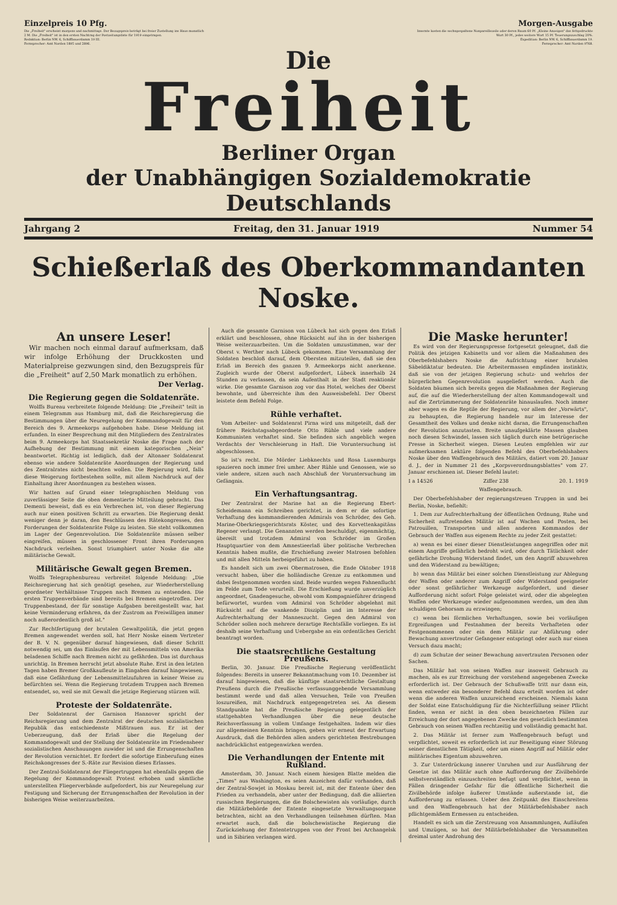Einzelpreis 10 Pfg.
Die „Freiheit" erscheint morgens und nachmittags. Der Bezugspreis beträgt bei freier Zustellung ins Haus monatlich 2 M. Die „Freiheit" ist in den ersten Nachtrag der Postzeitungsliste für 1919 eingetragen.
Redaktion: Berlin NW. 6, Schiffbauerdamm 19 III.
Fernsprecher: Amt Norden 1895 und 2896.
Morgen-Ausgabe
Inserate kosten die sechsgespaltene Nonpareillezeile oder deren Raum 60 Pf. „Kleine Anzeigen" das fettgedruckte Wort 30 Pf., jedes weitere Wort 15 Pf. Teuerungszuschlag 20%.
Expedition: Berlin NW. 6, Schiffbauerdamm 19.
Fernsprecher: Amt Norden 9768.
Die
Freiheit
Berliner Organ
der Unabhängigen Sozialdemokratie Deutschlands
Jahrgang 2 Freitag, den 31. Januar 1919 Nummer 54
Schießerlaß des Oberkommandanten Noske.
An unsere Leser!
Wir machen noch einmal darauf aufmerksam, daß wir infolge Erhöhung der Druckkosten und Materialpreise gezwungen sind, den Bezugspreis für die „Freiheit" auf 2,50 Mark monatlich zu erhöhen.
Der Verlag.
Die Regierung gegen die Soldatenräte.
Wolffs Bureau verbreitete folgende Meldung: Die „Freiheit" teilt in einem Telegramm aus Hamburg mit, daß die Reichsregierung die Bestimmungen über die Neuregelung der Kommandogewalt für den Bereich des 9. Armeekorps aufgehoben habe. Diese Meldung ist erfunden. In einer Besprechung mit den Mitgliedern des Zentralrates beim 9. Armeekorps hat Staatssekretär Noske die Frage nach der Aufhebung der Bestimmung mit einem kategorischen „Nein" beantwortet. Richtig ist lediglich, daß der Altonaer Soldatenrat ebenso wie andere Soldatenräte Anordnungen der Regierung und des Zentralrates nicht beachten wollen. Die Regierung wird, falls diese Weigerung fortbestehen sollte, mit allem Nachdruck auf der Einhaltung ihrer Anordnungen zu bestehen wissen.
Wir hatten auf Grund einer telegraphischen Meldung von zuverlässiger Seite die oben dementierte Mitteilung gebracht. Das Dementi beweist, daß es ein Verbrechen ist, von dieser Regierung auch nur einen positiven Schritt zu erwarten. Die Regierung denkt weniger denn je daran, den Beschlüssen des Rätekongresses, den Forderungen der Soldatenräte Folge zu leisten. Sie steht vollkommen im Lager der Gegenrevolution. Die Soldatenräte müssen selber eingreifen, müssen in geschlossener Front ihren Forderungen Nachdruck verleihen. Sonst triumphiert unter Noske die alte militärische Gewalt.
Militärische Gewalt gegen Bremen.
Wolffs Telegraphenbureau verbreitet folgende Meldung: „Die Reichsregierung hat sich genötigt gesehen, zur Wiederherstellung geordneter Verhältnisse Truppen nach Bremen zu entsenden. Die ersten Truppenverbände sind bereits bei Bremen eingetroffen. Der Truppenbestand, der für sonstige Aufgaben bereitgestellt war, hat keine Verminderung erfahren, da der Zustrom an Freiwilligen immer noch außerordentlich groß ist."
Zur Rechtfertigung der brutalen Gewaltpolitik, die jetzt gegen Bremen angewendet werden soll, hat Herr Noske einem Vertreter der B. V. N. gegenüber darauf hingewiesen, daß dieser Schritt notwendig sei, um das Einlaufen der mit Lebensmitteln von Amerika beladenen Schiffe nach Bremen nicht zu gefährden. Das ist durchaus unrichtig. In Bremen herrscht jetzt absolute Ruhe. Erst in den letzten Tagen haben Bremer Großkaufleute in Eingaben darauf hingewiesen, daß eine Gefährdung der Lebensmittelzufuhren in keiner Weise zu befürchten sei. Wenn die Regierung trotzdem Truppen nach Bremen entsendet, so, weil sie mit Gewalt die jetzige Regierung stürzen will.
Proteste der Soldatenräte.
Der Soldatenrat der Garnison Hannover spricht der Reichsregierung und dem Zentralrat der deutschen sozialistischen Republik das entschiedenste Mißtrauen aus. Er ist der Ueberzeugung, daß der Erlaß über die Regelung der Kommandogewalt und der Stellung der Soldatenräte im Friedensheer sozialistischen Anschauungen zuwider ist und die Errungenschaften der Revolution vernichtet. Er fordert die sofortige Einberufung eines Reichskongresses der S.-Räte zur Revision dieses Erlasses.
Der Zentral-Soldatenrat der Fliegertruppen hat ebenfalls gegen die Regelung der Kommandogewalt Protest erhoben und sämtliche unterstellten Fliegerverbände aufgefordert, bis zur Neuregelung zur Festigung und Sicherung der Errungenschaften der Revolution in der bisherigen Weise weiterzuarbeiten.
Auch die gesamte Garnison von Lübeck hat sich gegen den Erlaß erklärt und beschlossen, ohne Rücksicht auf ihn in der bisherigen Weise weiterzuarbeiten. Um die Soldaten umzustimmen, war der Oberst v. Werther nach Lübeck gekommen. Eine Versammlung der Soldaten beschloß darauf, dem Obersten mitzuteilen, daß sie den Erlaß im Bereich des ganzen 9. Armeekorps nicht anerkenne. Zugleich wurde der Oberst aufgefordert, Lübeck innerhalb 24 Stunden zu verlassen, da sein Aufenthalt in der Stadt reaktionär wirke. Die gesamte Garnison zog vor das Hotel, welches der Oberst bewohnte, und überreichte ihm den Ausweisbefehl. Der Oberst leistete dem Befehl Folge.
Rühle verhaftet.
Vom Arbeiter- und Soldatenrat Pirna wird uns mitgeteilt, daß der frühere Reichstagsabgeordnete Otto Rühle und viele andere Kommunisten verhaftet sind. Sie befinden sich angeblich wegen Verdachts der Verschleierung in Haft. Die Voruntersuchung ist abgeschlossen.
So ist's recht. Die Mörder Liebknechts und Rosa Luxemburgs spazieren noch immer frei umher. Aber Rühle und Genossen, wie so viele andere, sitzen auch nach Abschluß der Voruntersuchung im Gefängnis.
Ein Verhaftungsantrag.
Der Zentralrat der Marine hat an die Regierung Ebert-Scheidemann ein Schreiben gerichtet, in dem er die sofortige Verhaftung des kommandierenden Admirals von Schröder, des Geh. Marine-Oberkriegsgerichtsrats Köster, und des Korvettenkapitäns Regener verlangt. Die Genannten werden beschuldigt, eigenmächtig, übereilt und trotzdem Admiral von Schröder im Großen Hauptquartier von dem Amnestieerlaß über politische Verbrechen Kenntnis haben mußte, die Erschießung zweier Matrosen befohlen und mit allen Mitteln herbeigeführt zu haben.
Es handelt sich um zwei Obermatrosen, die Ende Oktober 1918 versucht haben, über die holländische Grenze zu entkommen und dabei festgenommen worden sind. Beide wurden wegen Fahnenflucht im Felde zum Tode verurteilt. Die Erschießung wurde unverzüglich angeordnet, Gnadengesuche, obwohl vom Kompagnieführer dringend befürwortet, wurden vom Admiral von Schröder abgelehnt mit Rücksicht auf die wankende Disziplin und im Interesse der Aufrechterhaltung der Manneszucht. Gegen den Admiral von Schröder sollen noch mehrere derartige Rechtsfälle vorliegen. Es ist deshalb seine Verhaftung und Uebergabe an ein ordentliches Gericht beantragt worden.
Die staatsrechtliche Gestaltung Preußens.
Berlin, 30. Januar. Die Preußische Regierung veröffentlicht folgendes: Bereits in unserer Bekanntmachung vom 10. Dezember ist darauf hingewiesen, daß die künftige staatsrechtliche Gestaltung Preußens durch die Preußische verfassunggebende Versammlung bestimmt werde und daß allen Versuchen, Teile von Preußen loszureißen, mit Nachdruck entgegengetreten sei. An diesem Standpunkte hat die Preußische Regierung gelegentlich der stattgehabten Verhandlungen über die neue deutsche Reichsverfassung in vollem Umfange festgehalten. Indem wir dies zur allgemeinen Kenntnis bringen, geben wir erneut der Erwartung Ausdruck, daß die Behörden allen anders gerichteten Bestrebungen nachdrücklichst entgegenwirken werden.
Die Verhandlungen der Entente mit Rußland.
Amsterdam, 30. Januar. Nach einem hiesigen Blatte melden die „Times" aus Washington, es seien Anzeichen dafür vorhanden, daß der Zentral-Sowjet in Moskau bereit ist, mit der Entente über den Frieden zu verhandeln, aber unter der Bedingung, daß die alliierten russischen Regierungen, die die Bolschewisten als vorläufige, durch die Militärbehörde der Entente eingesetzte Verwaltungsorgane betrachten, nicht an den Verhandlungen teilnehmen dürften. Man erwartet auch, daß die bolschewistische Regierung die Zurückziehung der Ententetruppen von der Front bei Archangelsk und in Sibirien verlangen wird.
Die Maske herunter!
Es wird von der Regierungspresse fortgesetzt geleugnet, daß die Politik des jetzigen Kabinetts und vor allem die Maßnahmen des Oberbefehlshabers Noske die Aufrichtung einer brutalen Säbeldiktatur bedeuten. Die Arbeitermassen empfinden instinktiv, daß sie von der jetzigen Regierung schutz- und wehrlos der bürgerlichen Gegenrevolution ausgeliefert werden. Auch die Soldaten bäumen sich bereits gegen die Maßnahmen der Regierung auf, die auf die Wiederherstellung der alten Kommandogewalt und auf die Zertrümmerung der Soldatenräte hinauslaufen. Noch immer aber wagen es die Reptile der Regierung, vor allem der „Vorwärts", zu behaupten, die Regierung handele nur im Interesse der Gesamtheit des Volkes und denke nicht daran, die Errungenschaften der Revolution anzutasten. Breite unaufgeklärte Massen glauben noch diesen Schwindel, lassen sich täglich durch eine betrügerische Presse in Sicherheit wiegen. Diesen Leuten empfehlen wir zur aufmerksamen Lektüre folgenden Befehl des Oberbefehlshabers Noske über den Waffengebrauch des Militärs, datiert vom 20. Januar d. J., der in Nummer 21 des „Korpsverordnungsblattes" vom 27. Januar erschienen ist. Dieser Befehl lautet:
I a 14526 Ziffer 238 20. 1. 1919
Waffengebrauch.
Der Oberbefehlshaber der regierungstreuen Truppen in und bei Berlin, Noske, befiehlt:
1. Dem zur Aufrechterhaltung der öffentlichen Ordnung, Ruhe und Sicherheit auftretenden Militär ist auf Wachen und Posten, bei Patrouillen, Transporten und allen anderen Kommandos der Gebrauch der Waffen aus eigenem Rechte zu jeder Zeit gestattet:
a) wenn es bei einer dieser Dienstleistungen angegriffen oder mit einem Angriffe gefährlich bedroht wird, oder durch Tätlichkeit oder gefährliche Drohung Widerstand findet, um den Angriff abzuwehren und den Widerstand zu bewältigen;
b) wenn das Militär bei einer solchen Dienstleistung zur Ablegung der Waffen oder anderer zum Angriff oder Widerstand geeigneter oder sonst gefährlicher Werkzeuge aufgefordert, und dieser Aufforderung nicht sofort Folge geleistet wird, oder die abgelegten Waffen oder Werkzeuge wieder aufgenommen werden, um den ihm schuldigen Gehorsam zu erzwingen;
c) wenn bei förmlichen Verhaftungen, sowie bei vorläufigen Ergreifungen und Festnahmen der bereits Verhafteten oder Festgenommenen oder ein dem Militär zur Abführung oder Bewachung anvertrauter Gefangener entspringt oder auch nur einen Versuch dazu macht;
d) zum Schutze der seiner Bewachung anvertrauten Personen oder Sachen.
Das Militär hat von seinen Waffen nur insoweit Gebrauch zu machen, als es zur Erreichung der vorstehend angegebenen Zwecke erforderlich ist. Der Gebrauch der Schußwaffe tritt nur dann ein, wenn entweder ein besonderer Befehl dazu erteilt worden ist oder wenn die anderen Waffen unzureichend erscheinen. Niemals kann der Soldat eine Entschuldigung für die Nichterfüllung seiner Pflicht finden, wenn er nicht in den oben bezeichneten Fällen zur Erreichung der dort angegebenen Zwecke den gesetzlich bestimmten Gebrauch von seinen Waffen rechtzeitig und vollständig gemacht hat.
2. Das Militär ist ferner zum Waffengebrauch befugt und verpflichtet, soweit es erforderlich ist zur Beseitigung einer Störung seiner dienstlichen Tätigkeit, oder um einen Angriff auf Militär oder militärisches Eigentum abzuwehren.
3. Zur Unterdrückung innerer Unruhen und zur Ausführung der Gesetze ist das Militär auch ohne Aufforderung der Zivilbehörde selbstverständlich einzuschreiten befugt und verpflichtet, wenn in Fällen dringender Gefahr für die öffentliche Sicherheit die Zivilbehörde infolge äußerer Umstände außerstande ist, die Aufforderung zu erlassen. Ueber den Zeitpunkt des Einschreitens und den Waffengebrauch hat der Militärbefehlshaber nach pflichtgemäßem Ermessen zu entscheiden.
Handelt es sich um die Zerstreuung von Ansammlungen, Aufläufen und Umzügen, so hat der Militärbefehlshaber die Versammelten dreimal unter Androhung des